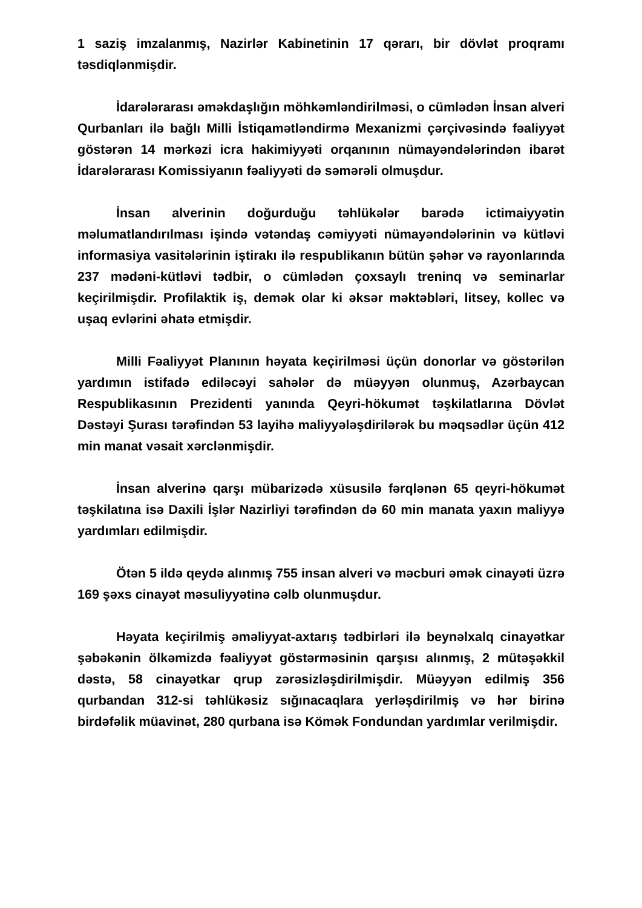1 saziş imzalanmış, Nazirlər Kabinetinin 17 qərarı, bir dövlət proqramı təsdiqlənmişdir.
İdarələrarası əməkdaşlığın möhkəmləndirilməsi, o cümlədən İnsan alveri Qurbanları ilə bağlı Milli İstiqamətləndirmə Mexanizmi çərçivəsində fəaliyyət göstərən 14 mərkəzi icra hakimiyyəti orqanının nümayəndələrindən ibarət İdarələrarası Komissiyanın fəaliyyəti də səmərəli olmuşdur.
İnsan alverinin doğurduğu təhlükələr barədə ictimaiyyətin məlumatlandırılması işində vətəndaş cəmiyyəti nümayəndələrinin və kütləvi informasiya vasitələrinin iştirakı ilə respublikanın bütün şəhər və rayonlarında 237 mədəni-kütləvi tədbir, o cümlədən çoxsaylı treninq və seminarlar keçirilmişdir. Profilaktik iş, demək olar ki əksər məktəbləri, litsey, kollec və uşaq evlərini əhatə etmişdir.
Milli Fəaliyyət Planının həyata keçirilməsi üçün donorlar və göstərilən yardımın istifadə ediləcəyi sahələr də müəyyən olunmuş, Azərbaycan Respublikasının Prezidenti yanında Qeyri-hökumət təşkilatlarına Dövlət Dəstəyi Şurası tərəfindən 53 layihə maliyyələşdirilərək bu məqsədlər üçün 412 min manat vəsait xərclənmişdir.
İnsan alverinə qarşı mübarizədə xüsusilə fərqlənən 65 qeyri-hökumət təşkilatına isə Daxili İşlər Nazirliyi tərəfindən də 60 min manata yaxın maliyyə yardımları edilmişdir.
Ötən 5 ildə qeydə alınmış 755 insan alveri və məcburi əmək cinayəti üzrə 169 şəxs cinayət məsuliyyətinə cəlb olunmuşdur.
Həyata keçirilmiş əməliyyat-axtarış tədbirləri ilə beynəlxalq cinayətkar şəbəkənin ölkəmizdə fəaliyyət göstərməsinin qarşısı alınmış, 2 mütəşəkkil dəstə, 58 cinayətkar qrup zərəsizləşdirilmişdir. Müəyyən edilmiş 356 qurbandan 312-si təhlükəsiz sığınacaqlara yerləşdirilmiş və hər birinə birdəfəlik müavinət, 280 qurbana isə Kömək Fondundan yardımlar verilmişdir.